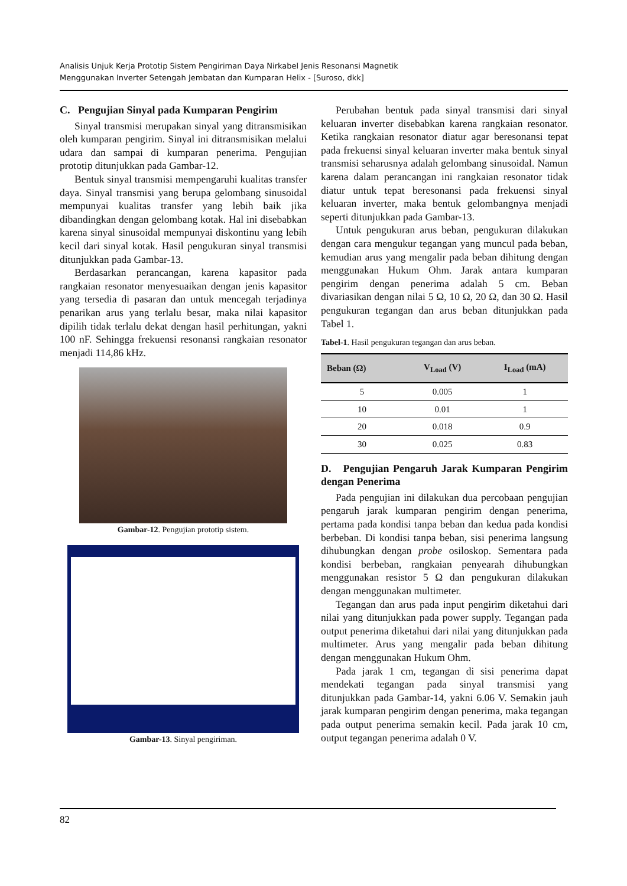Analisis Unjuk Kerja Prototip Sistem Pengiriman Daya Nirkabel Jenis Resonansi Magnetik
Menggunakan Inverter Setengah Jembatan dan Kumparan Helix - [Suroso, dkk]
C. Pengujian Sinyal pada Kumparan Pengirim
Sinyal transmisi merupakan sinyal yang ditransmisikan oleh kumparan pengirim. Sinyal ini ditransmisikan melalui udara dan sampai di kumparan penerima. Pengujian prototip ditunjukkan pada Gambar-12.
Bentuk sinyal transmisi mempengaruhi kualitas transfer daya. Sinyal transmisi yang berupa gelombang sinusoidal mempunyai kualitas transfer yang lebih baik jika dibandingkan dengan gelombang kotak. Hal ini disebabkan karena sinyal sinusoidal mempunyai diskontinu yang lebih kecil dari sinyal kotak. Hasil pengukuran sinyal transmisi ditunjukkan pada Gambar-13.
Berdasarkan perancangan, karena kapasitor pada rangkaian resonator menyesuaikan dengan jenis kapasitor yang tersedia di pasaran dan untuk mencegah terjadinya penarikan arus yang terlalu besar, maka nilai kapasitor dipilih tidak terlalu dekat dengan hasil perhitungan, yakni 100 nF. Sehingga frekuensi resonansi rangkaian resonator menjadi 114,86 kHz.
Gambar-12. Pengujian prototip sistem.
Gambar-13. Sinyal pengiriman.
Perubahan bentuk pada sinyal transmisi dari sinyal keluaran inverter disebabkan karena rangkaian resonator. Ketika rangkaian resonator diatur agar beresonansi tepat pada frekuensi sinyal keluaran inverter maka bentuk sinyal transmisi seharusnya adalah gelombang sinusoidal. Namun karena dalam perancangan ini rangkaian resonator tidak diatur untuk tepat beresonansi pada frekuensi sinyal keluaran inverter, maka bentuk gelombangnya menjadi seperti ditunjukkan pada Gambar-13.
Untuk pengukuran arus beban, pengukuran dilakukan dengan cara mengukur tegangan yang muncul pada beban, kemudian arus yang mengalir pada beban dihitung dengan menggunakan Hukum Ohm. Jarak antara kumparan pengirim dengan penerima adalah 5 cm. Beban divariasikan dengan nilai 5 Ω, 10 Ω, 20 Ω, dan 30 Ω. Hasil pengukuran tegangan dan arus beban ditunjukkan pada Tabel 1.
Tabel-1. Hasil pengukuran tegangan dan arus beban.
| Beban (Ω) | V<sub>Load</sub> (V) | I<sub>Load</sub> (mA) |
| --- | --- | --- |
| 5 | 0.005 | 1 |
| 10 | 0.01 | 1 |
| 20 | 0.018 | 0.9 |
| 30 | 0.025 | 0.83 |
D. Pengujian Pengaruh Jarak Kumparan Pengirim dengan Penerima
Pada pengujian ini dilakukan dua percobaan pengujian pengaruh jarak kumparan pengirim dengan penerima, pertama pada kondisi tanpa beban dan kedua pada kondisi berbeban. Di kondisi tanpa beban, sisi penerima langsung dihubungkan dengan probe osiloskop. Sementara pada kondisi berbeban, rangkaian penyearah dihubungkan menggunakan resistor 5 Ω dan pengukuran dilakukan dengan menggunakan multimeter.
Tegangan dan arus pada input pengirim diketahui dari nilai yang ditunjukkan pada power supply. Tegangan pada output penerima diketahui dari nilai yang ditunjukkan pada multimeter. Arus yang mengalir pada beban dihitung dengan menggunakan Hukum Ohm.
Pada jarak 1 cm, tegangan di sisi penerima dapat mendekati tegangan pada sinyal transmisi yang ditunjukkan pada Gambar-14, yakni 6.06 V. Semakin jauh jarak kumparan pengirim dengan penerima, maka tegangan pada output penerima semakin kecil. Pada jarak 10 cm, output tegangan penerima adalah 0 V.
82